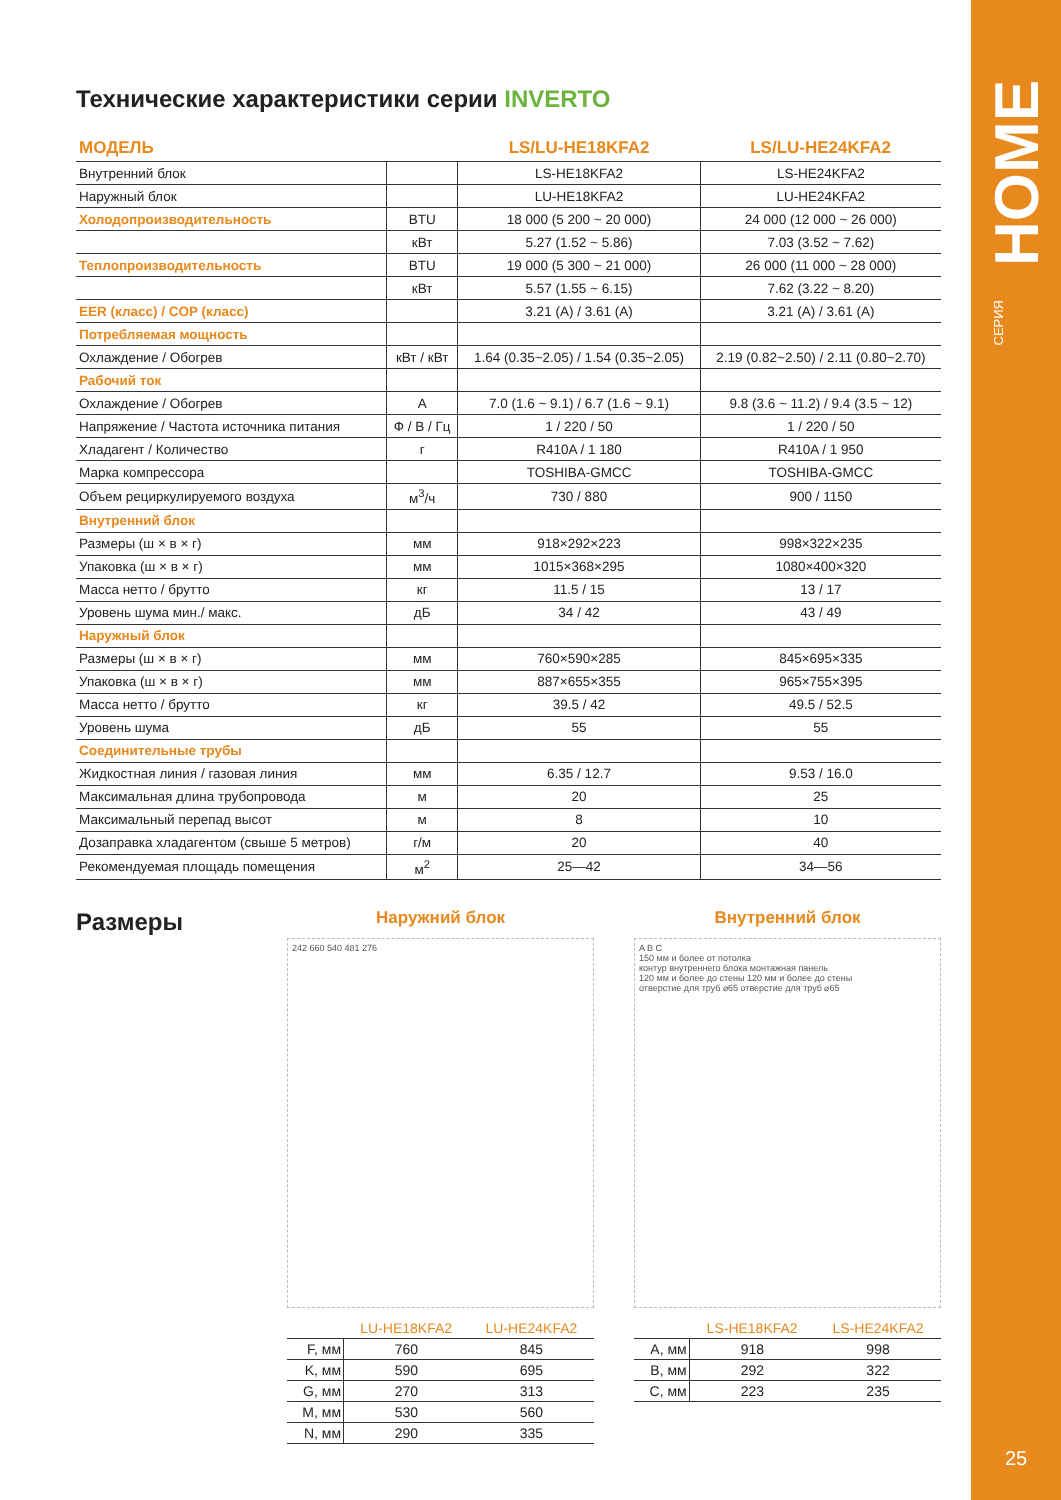HOME
СЕРИЯ
25
Технические характеристики серии INVERTO
| МОДЕЛЬ | | LS/LU-HE18KFA2 | LS/LU-HE24KFA2 |
| --- | --- | --- | --- |
| Внутренний блок | | LS-HE18KFA2 | LS-HE24KFA2 |
| Наружный блок | | LU-HE18KFA2 | LU-HE24KFA2 |
| Холодопроизводительность | BTU | 18 000 (5 200 ~ 20 000) | 24 000 (12 000 ~ 26 000) |
| | кВт | 5.27 (1.52 ~ 5.86) | 7.03 (3.52 ~ 7.62) |
| Теплопроизводительность | BTU | 19 000 (5 300 ~ 21 000) | 26 000 (11 000 ~ 28 000) |
| | кВт | 5.57 (1.55 ~ 6.15) | 7.62 (3.22 ~ 8.20) |
| EER (класс) / COP (класс) | | 3.21 (A) / 3.61 (A) | 3.21 (A) / 3.61 (A) |
| Потребляемая мощность | | | |
| Охлаждение / Обогрев | кВт / кВт | 1.64 (0.35~2.05) / 1.54 (0.35~2.05) | 2.19 (0.82~2.50) / 2.11 (0.80~2.70) |
| Рабочий ток | | | |
| Охлаждение / Обогрев | A | 7.0 (1.6 ~ 9.1) / 6.7 (1.6 ~ 9.1) | 9.8 (3.6 ~ 11.2) / 9.4 (3.5 ~ 12) |
| Напряжение / Частота источника питания | Ф / В / Гц | 1 / 220 / 50 | 1 / 220 / 50 |
| Хладагент / Количество | г | R410A / 1 180 | R410A / 1 950 |
| Марка компрессора | | TOSHIBA-GMCC | TOSHIBA-GMCC |
| Объем рециркулируемого воздуха | м<sup>3</sup>/ч | 730 / 880 | 900 / 1150 |
| Внутренний блок | | | |
| Размеры (ш × в × г) | мм | 918×292×223 | 998×322×235 |
| Упаковка (ш × в × г) | мм | 1015×368×295 | 1080×400×320 |
| Масса нетто / брутто | кг | 11.5 / 15 | 13 / 17 |
| Уровень шума мин./ макс. | дБ | 34 / 42 | 43 / 49 |
| Наружный блок | | | |
| Размеры (ш × в × г) | мм | 760×590×285 | 845×695×335 |
| Упаковка (ш × в × г) | мм | 887×655×355 | 965×755×395 |
| Масса нетто / брутто | кг | 39.5 / 42 | 49.5 / 52.5 |
| Уровень шума | дБ | 55 | 55 |
| Соединительные трубы | | | |
| Жидкостная линия / газовая линия | мм | 6.35 / 12.7 | 9.53 / 16.0 |
| Максимальная длина трубопровода | м | 20 | 25 |
| Максимальный перепад высот | м | 8 | 10 |
| Дозаправка хладагентом (свыше 5 метров) | г/м | 20 | 40 |
| Рекомендуемая площадь помещения | м<sup>2</sup> | 25—42 | 34—56 |
Размеры
Наружний блок
242 660 540 481 276
| | LU-HE18KFA2 | LU-HE24KFA2 |
| --- | --- | --- |
| F, мм | 760 | 845 |
| K, мм | 590 | 695 |
| G, мм | 270 | 313 |
| M, мм | 530 | 560 |
| N, мм | 290 | 335 |
Внутренний блок
A B C
150 мм и более от потолка
контур внутреннего блока монтажная панель
120 мм и более до стены 120 мм и более до стены
отверстие для труб ⌀65 отверстие для труб ⌀65
| | LS-HE18KFA2 | LS-HE24KFA2 |
| --- | --- | --- |
| A, мм | 918 | 998 |
| B, мм | 292 | 322 |
| C, мм | 223 | 235 |